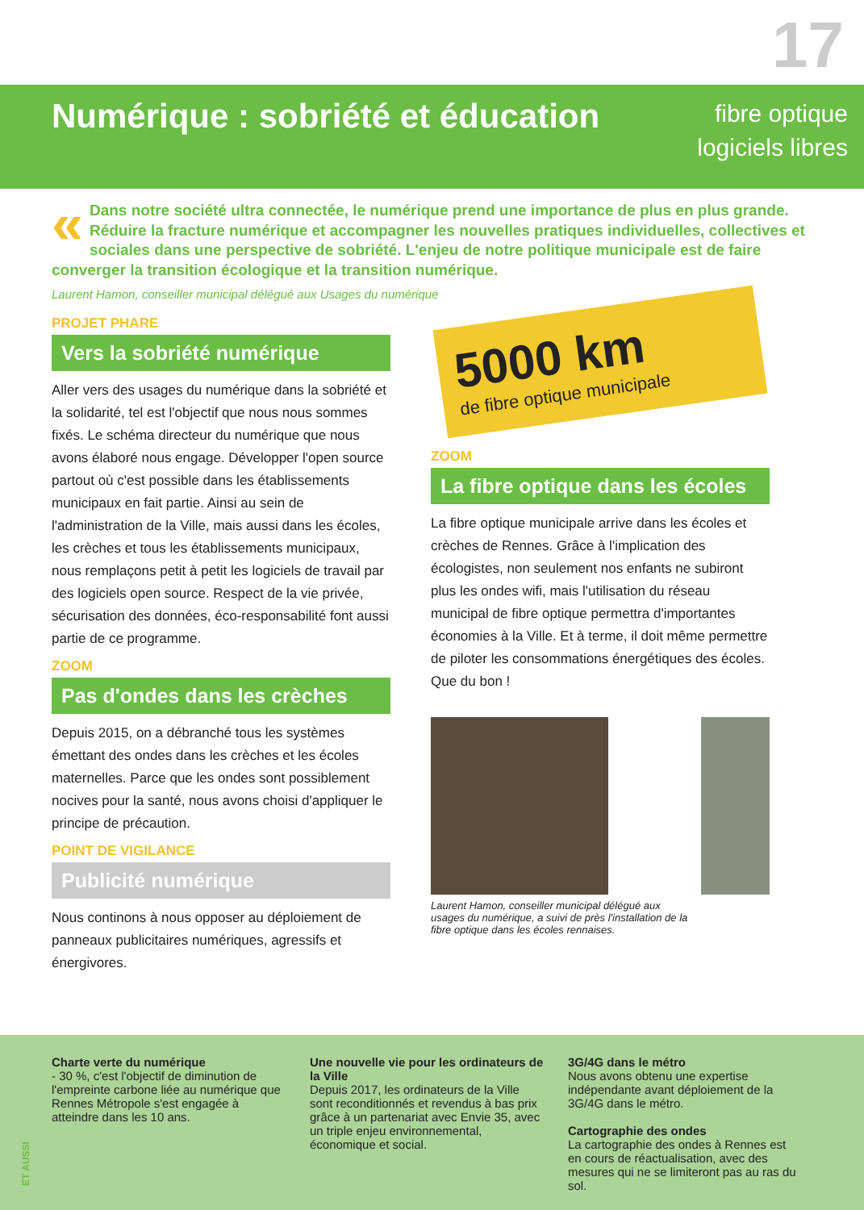17
Numérique : sobriété et éducation
fibre optique
logiciels libres
« Dans notre société ultra connectée, le numérique prend une importance de plus en plus grande. Réduire la fracture numérique et accompagner les nouvelles pratiques individuelles, collectives et sociales dans une perspective de sobriété. L'enjeu de notre politique municipale est de faire converger la transition écologique et la transition numérique.
Laurent Hamon, conseiller municipal délégué aux Usages du numérique
PROJET PHARE
Vers la sobriété numérique
Aller vers des usages du numérique dans la sobriété et la solidarité, tel est l'objectif que nous nous sommes fixés. Le schéma directeur du numérique que nous avons élaboré nous engage. Développer l'open source partout où c'est possible dans les établissements municipaux en fait partie. Ainsi au sein de l'administration de la Ville, mais aussi dans les écoles, les crèches et tous les établissements municipaux, nous remplaçons petit à petit les logiciels de travail par des logiciels open source. Respect de la vie privée, sécurisation des données, éco-responsabilité font aussi partie de ce programme.
ZOOM
Pas d'ondes dans les crèches
Depuis 2015, on a débranché tous les systèmes émettant des ondes dans les crèches et les écoles maternelles. Parce que les ondes sont possiblement nocives pour la santé, nous avons choisi d'appliquer le principe de précaution.
POINT DE VIGILANCE
Publicité numérique
Nous continons à nous opposer au déploiement de panneaux publicitaires numériques, agressifs et énergivores.
5000 km
de fibre optique municipale
ZOOM
La fibre optique dans les écoles
La fibre optique municipale arrive dans les écoles et crèches de Rennes. Grâce à l'implication des écologistes, non seulement nos enfants ne subiront plus les ondes wifi, mais l'utilisation du réseau municipal de fibre optique permettra d'importantes économies à la Ville. Et à terme, il doit même permettre de piloter les consommations énergétiques des écoles.
Que du bon !
Laurent Hamon, conseiller municipal délégué aux usages du numérique, a suivi de près l'installation de la fibre optique dans les écoles rennaises.
Charte verte du numérique
- 30 %, c'est l'objectif de diminution de l'empreinte carbone liée au numérique que Rennes Métropole s'est engagée à atteindre dans les 10 ans.
Une nouvelle vie pour les ordinateurs de la Ville
Depuis 2017, les ordinateurs de la Ville sont reconditionnés et revendus à bas prix grâce à un partenariat avec Envie 35, avec un triple enjeu environnemental, économique et social.
3G/4G dans le métro
Nous avons obtenu une expertise indépendante avant déploiement de la 3G/4G dans le métro.
Cartographie des ondes
La cartographie des ondes à Rennes est en cours de réactualisation, avec des mesures qui ne se limiteront pas au ras du sol.
ET AUSSI